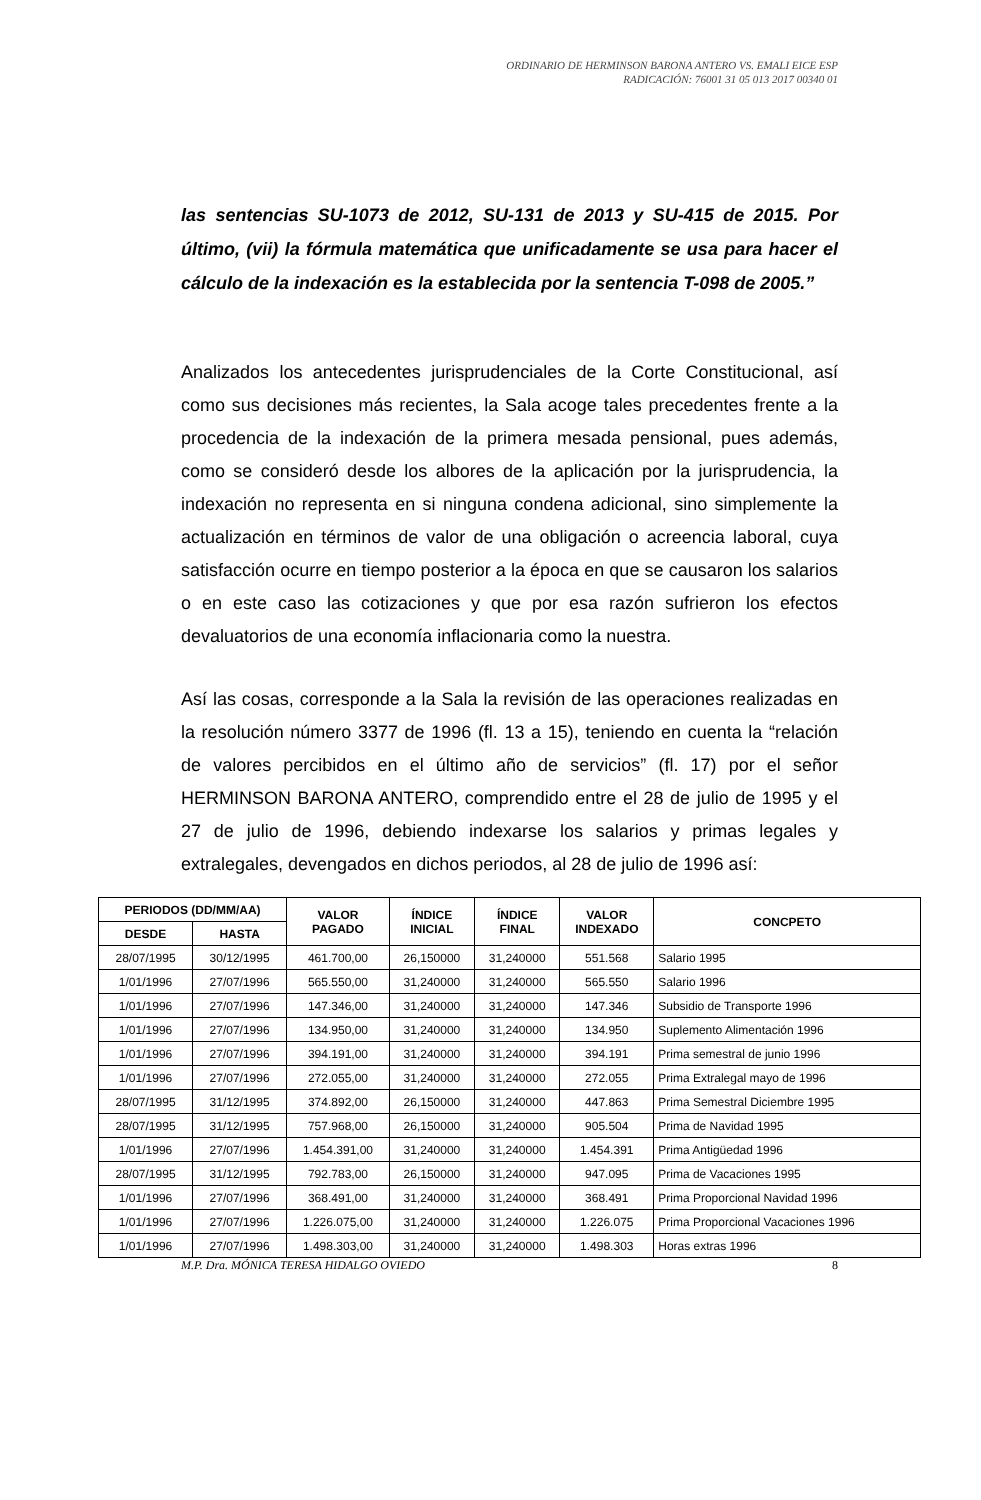ORDINARIO DE HERMINSON BARONA ANTERO VS. EMALI EICE ESP
RADICACIÓN: 76001 31 05 013 2017 00340 01
las sentencias SU-1073 de 2012, SU-131 de 2013 y SU-415 de 2015. Por último, (vii) la fórmula matemática que unificadamente se usa para hacer el cálculo de la indexación es la establecida por la sentencia T-098 de 2005.”
Analizados los antecedentes jurisprudenciales de la Corte Constitucional, así como sus decisiones más recientes, la Sala acoge tales precedentes frente a la procedencia de la indexación de la primera mesada pensional, pues además, como se consideró desde los albores de la aplicación por la jurisprudencia, la indexación no representa en si ninguna condena adicional, sino simplemente la actualización en términos de valor de una obligación o acreencia laboral, cuya satisfacción ocurre en tiempo posterior a la época en que se causaron los salarios o en este caso las cotizaciones y que por esa razón sufrieron los efectos devaluatorios de una economía inflacionaria como la nuestra.
Así las cosas, corresponde a la Sala la revisión de las operaciones realizadas en la resolución número 3377 de 1996 (fl. 13 a 15), teniendo en cuenta la “relación de valores percibidos en el último año de servicios” (fl. 17) por el señor HERMINSON BARONA ANTERO, comprendido entre el 28 de julio de 1995 y el 27 de julio de 1996, debiendo indexarse los salarios y primas legales y extralegales, devengados en dichos periodos, al 28 de julio de 1996 así:
| PERIODOS (DD/MM/AA) | | VALOR PAGADO | ÍNDICE INICIAL | ÍNDICE FINAL | VALOR INDEXADO | CONCPETO |
| --- | --- | --- | --- | --- | --- | --- |
| DESDE | HASTA | | | | | |
| 28/07/1995 | 30/12/1995 | 461.700,00 | 26,150000 | 31,240000 | 551.568 | Salario 1995 |
| 1/01/1996 | 27/07/1996 | 565.550,00 | 31,240000 | 31,240000 | 565.550 | Salario 1996 |
| 1/01/1996 | 27/07/1996 | 147.346,00 | 31,240000 | 31,240000 | 147.346 | Subsidio de Transporte 1996 |
| 1/01/1996 | 27/07/1996 | 134.950,00 | 31,240000 | 31,240000 | 134.950 | Suplemento Alimentación 1996 |
| 1/01/1996 | 27/07/1996 | 394.191,00 | 31,240000 | 31,240000 | 394.191 | Prima semestral de junio 1996 |
| 1/01/1996 | 27/07/1996 | 272.055,00 | 31,240000 | 31,240000 | 272.055 | Prima Extralegal mayo de 1996 |
| 28/07/1995 | 31/12/1995 | 374.892,00 | 26,150000 | 31,240000 | 447.863 | Prima Semestral Diciembre 1995 |
| 28/07/1995 | 31/12/1995 | 757.968,00 | 26,150000 | 31,240000 | 905.504 | Prima de Navidad 1995 |
| 1/01/1996 | 27/07/1996 | 1.454.391,00 | 31,240000 | 31,240000 | 1.454.391 | Prima Antigüedad 1996 |
| 28/07/1995 | 31/12/1995 | 792.783,00 | 26,150000 | 31,240000 | 947.095 | Prima de Vacaciones 1995 |
| 1/01/1996 | 27/07/1996 | 368.491,00 | 31,240000 | 31,240000 | 368.491 | Prima Proporcional Navidad 1996 |
| 1/01/1996 | 27/07/1996 | 1.226.075,00 | 31,240000 | 31,240000 | 1.226.075 | Prima Proporcional Vacaciones 1996 |
| 1/01/1996 | 27/07/1996 | 1.498.303,00 | 31,240000 | 31,240000 | 1.498.303 | Horas extras 1996 |
M.P. Dra. MÓNICA TERESA HIDALGO OVIEDO 8